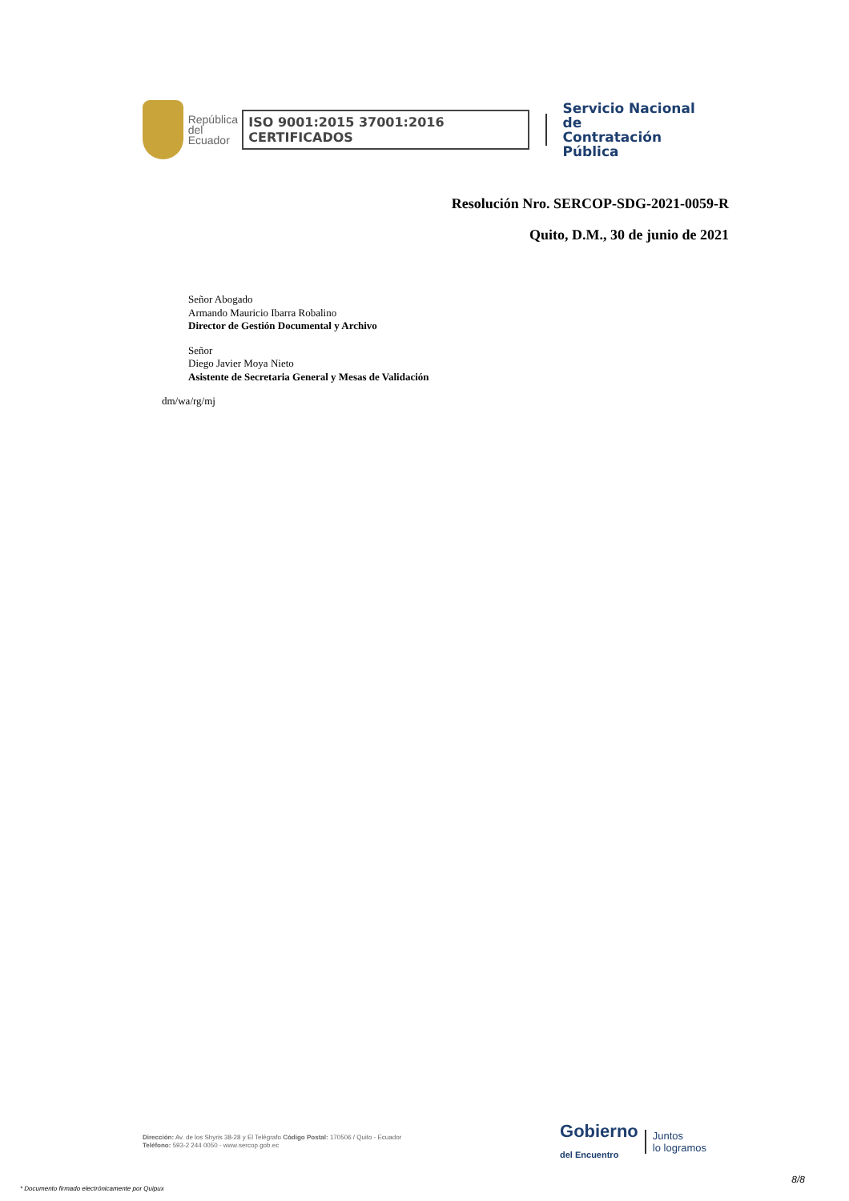República
del Ecuador
ISO 9001:2015 37001:2016 CERTIFICADOS
Servicio Nacional de
Contratación Pública
Resolución Nro. SERCOP-SDG-2021-0059-R
Quito, D.M., 30 de junio de 2021
Señor Abogado
Armando Mauricio Ibarra Robalino
Director de Gestión Documental y Archivo
Señor
Diego Javier Moya Nieto
Asistente de Secretaria General y Mesas de Validación
dm/wa/rg/mj
Dirección: Av. de los Shyris 38-28 y El Telégrafo Código Postal: 170506 / Quito - Ecuador
Teléfono: 593-2 244 0050 - www.sercop.gob.ec
Gobierno
del Encuentro
Juntos
lo logramos
8/8
* Documento firmado electrónicamente por Quipux